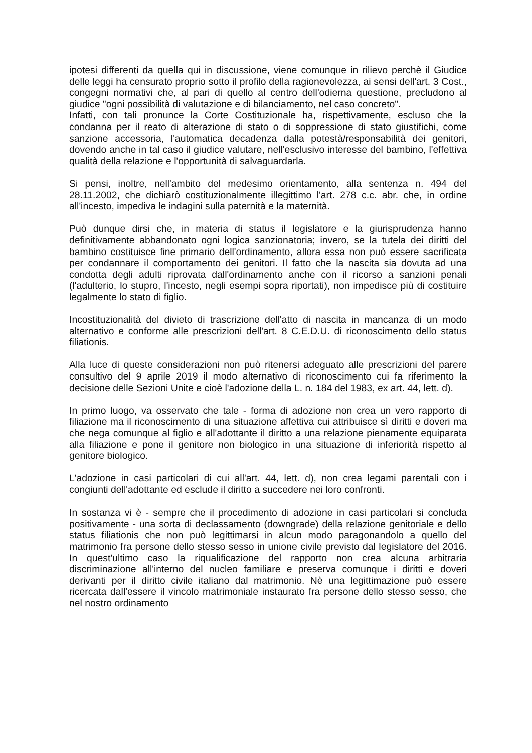ipotesi differenti da quella qui in discussione, viene comunque in rilievo perchè il Giudice delle leggi ha censurato proprio sotto il profilo della ragionevolezza, ai sensi dell'art. 3 Cost., congegni normativi che, al pari di quello al centro dell'odierna questione, precludono al giudice "ogni possibilità di valutazione e di bilanciamento, nel caso concreto".
Infatti, con tali pronunce la Corte Costituzionale ha, rispettivamente, escluso che la condanna per il reato di alterazione di stato o di soppressione di stato giustifichi, come sanzione accessoria, l'automatica decadenza dalla potestà/responsabilità dei genitori, dovendo anche in tal caso il giudice valutare, nell'esclusivo interesse del bambino, l'effettiva qualità della relazione e l'opportunità di salvaguardarla.
Si pensi, inoltre, nell'ambito del medesimo orientamento, alla sentenza n. 494 del 28.11.2002, che dichiarò costituzionalmente illegittimo l'art. 278 c.c. abr. che, in ordine all'incesto, impediva le indagini sulla paternità e la maternità.
Può dunque dirsi che, in materia di status il legislatore e la giurisprudenza hanno definitivamente abbandonato ogni logica sanzionatoria; invero, se la tutela dei diritti del bambino costituisce fine primario dell'ordinamento, allora essa non può essere sacrificata per condannare il comportamento dei genitori. Il fatto che la nascita sia dovuta ad una condotta degli adulti riprovata dall'ordinamento anche con il ricorso a sanzioni penali (l'adulterio, lo stupro, l'incesto, negli esempi sopra riportati), non impedisce più di costituire legalmente lo stato di figlio.
Incostituzionalità del divieto di trascrizione dell'atto di nascita in mancanza di un modo alternativo e conforme alle prescrizioni dell'art. 8 C.E.D.U. di riconoscimento dello status filiationis.
Alla luce di queste considerazioni non può ritenersi adeguato alle prescrizioni del parere consultivo del 9 aprile 2019 il modo alternativo di riconoscimento cui fa riferimento la decisione delle Sezioni Unite e cioè l'adozione della L. n. 184 del 1983, ex art. 44, lett. d).
In primo luogo, va osservato che tale - forma di adozione non crea un vero rapporto di filiazione ma il riconoscimento di una situazione affettiva cui attribuisce sì diritti e doveri ma che nega comunque al figlio e all'adottante il diritto a una relazione pienamente equiparata alla filiazione e pone il genitore non biologico in una situazione di inferiorità rispetto al genitore biologico.
L'adozione in casi particolari di cui all'art. 44, lett. d), non crea legami parentali con i congiunti dell'adottante ed esclude il diritto a succedere nei loro confronti.
In sostanza vi è - sempre che il procedimento di adozione in casi particolari si concluda positivamente - una sorta di declassamento (downgrade) della relazione genitoriale e dello status filiationis che non può legittimarsi in alcun modo paragonandolo a quello del matrimonio fra persone dello stesso sesso in unione civile previsto dal legislatore del 2016. In quest'ultimo caso la riqualificazione del rapporto non crea alcuna arbitraria discriminazione all'interno del nucleo familiare e preserva comunque i diritti e doveri derivanti per il diritto civile italiano dal matrimonio. Nè una legittimazione può essere ricercata dall'essere il vincolo matrimoniale instaurato fra persone dello stesso sesso, che nel nostro ordinamento